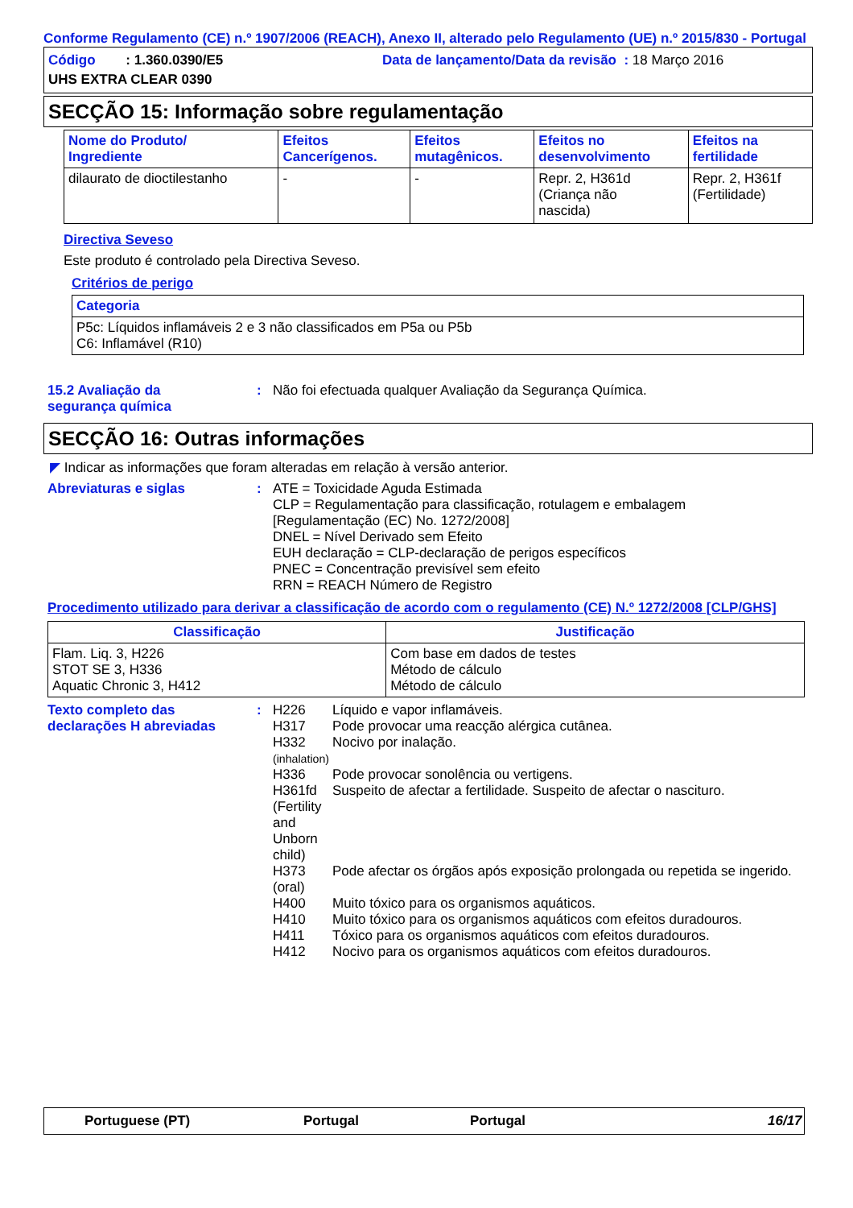Conforme Regulamento (CE) n.º 1907/2006 (REACH), Anexo II, alterado pelo Regulamento (UE) n.º 2015/830 - Portugal
Código : 1.360.0390/E5
Data de lançamento/Data da revisão : 18 Março 2016
UHS EXTRA CLEAR 0390
SECÇÃO 15: Informação sobre regulamentação
| Nome do Produto/ Ingrediente | Efeitos Cancerígenos. | Efeitos mutagênicos. | Efeitos no desenvolvimento | Efeitos na fertilidade |
| --- | --- | --- | --- | --- |
| dilaurato de dioctilestanho | - | - | Repr. 2, H361d (Criança não nascida) | Repr. 2, H361f (Fertilidade) |
Directiva Seveso
Este produto é controlado pela Directiva Seveso.
Critérios de perigo
| Categoria |
| --- |
| P5c: Líquidos inflamáveis 2 e 3 não classificados em P5a ou P5b C6: Inflamável (R10) |
15.2 Avaliação da
segurança química
: Não foi efectuada qualquer Avaliação da Segurança Química.
SECÇÃO 16: Outras informações
◤ Indicar as informações que foram alteradas em relação à versão anterior.
Abreviaturas e siglas : ATE = Toxicidade Aguda Estimada
CLP = Regulamentação para classificação, rotulagem e embalagem
[Regulamentação (EC) No. 1272/2008]
DNEL = Nível Derivado sem Efeito
EUH declaração = CLP-declaração de perigos específicos
PNEC = Concentração previsível sem efeito
RRN = REACH Número de Registro
Procedimento utilizado para derivar a classificação de acordo com o regulamento (CE) N.º 1272/2008 [CLP/GHS]
| Classificação | Justificação |
| --- | --- |
| Flam. Liq. 3, H226 STOT SE 3, H336 Aquatic Chronic 3, H412 | Com base em dados de testes Método de cálculo Método de cálculo |
Texto completo das
declarações H abreviadas
: H226 Líquido e vapor inflamáveis.
H317 Pode provocar uma reacção alérgica cutânea.
H332
(inhalation) Nocivo por inalação.
H336 Pode provocar sonolência ou vertigens.
H361fd (Fertility and Unborn child) Suspeito de afectar a fertilidade. Suspeito de afectar o nascituro.
H373 (oral) Pode afectar os órgãos após exposição prolongada ou repetida se ingerido.
H400 Muito tóxico para os organismos aquáticos.
H410 Muito tóxico para os organismos aquáticos com efeitos duradouros.
H411 Tóxico para os organismos aquáticos com efeitos duradouros.
H412 Nocivo para os organismos aquáticos com efeitos duradouros.
Portuguese (PT) Portugal Portugal 16/17